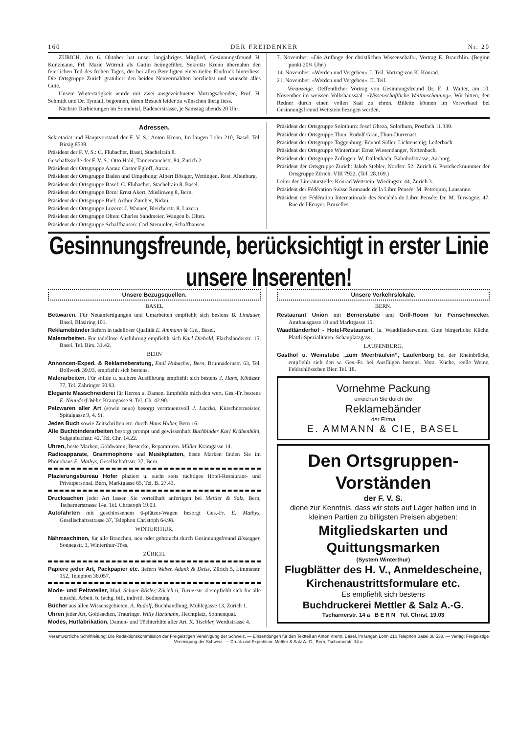160 DER FREIDENKER Nr. 20
ZÜRICH. Am 6. Oktober hat unser langjähriges Mitglied, Gesinnungsfreund H. Kunzmann, Frl. Marie Würmli als Gattin heimgeführt. Sekretär Krenn übernahm den feierlichen Teil des frohen Tages, der bei allen Beteiligten einen tiefen Eindruck hinterliess. Die Ortsgruppe Zürich gratuliert den beiden Neuvermählten herzlichst und wünscht alles Gute.
Unsere Wintertätigkeit wurde mit zwei ausgezeichneten Vortragsabenden, Prof. H. Schmidt und Dr. Tyndall, begonnen, deren Besuch leider zu wünschen übrig liess.
Nächste Darbietungen im Sonnental, Badenerstrasse, je Samstag abends 20 Uhr:
7. November: «Die Anfänge der christlichen Wissenschaft», Vortrag E. Brauchlin. (Beginn punkt 20¼ Uhr.)
14. November: «Werden und Vergehen». I. Teil. Vortrag von K. Konrad.
21. November: «Werden und Vergehen». II. Teil.
Voranzeige. Oeffentlicher Vortrag von Gesinnungsfreund Dr. E. J. Walter, am 10. November im weissen Volkshaussaal: «Wissenschaftliche Weltanschauung». Wir bitten, den Redner durch einen vollen Saal zu ehren. Billette können im Vorverkauf bei Gesinnungsfreund Wettstein bezogen werden.
Adressen.
Sekretariat und Hauptvorstand der F. V. S.: Anton Krenn, Im langen Lohn 210, Basel. Tel. Birsig 8538.
Präsident der F. V. S.: C. Flubacher, Basel, Stachelrain 8.
Geschäftsstelle der F. V. S.: Otto Hohl, Tannenrauchstr. 84, Zürich 2.
Präsident der Ortsgruppe Aarau: Castor Egloff, Aarau.
Präsident der Ortsgruppe Baden und Umgebung: Albert Bösiger, Wettingen, Rest. Altenburg.
Präsident der Ortsgruppe Basel: C. Flubacher, Stachelrain 8, Basel.
Präsident der Ortsgruppe Bern: Ernst Akert, Müslinweg 8, Bern.
Präsident der Ortsgruppe Biel: Arthur Zürcher, Nidau.
Präsident der Ortsgruppe Luzern: J. Wanner, Bleicherstr. 8, Luzern.
Präsident der Ortsgruppe Olten: Charles Sandmeier, Wangen b. Olten.
Präsident der Ortsgruppe Schaffhausen: Carl Stemmler, Schaffhausen.
Präsident der Ortsgruppe Solothurn: Josef Gheza, Solothurn, Postfach 11.339.
Präsident der Ortsgruppe Thun: Rudolf Grau, Thun-Dürrenast.
Präsident der Ortsgruppe Toggenburg: Eduard Sidler, Lichtensteig, Lederbach.
Präsident der Ortsgruppe Winterthur: Ernst Wiesendanger, Neftenbach.
Präsident der Ortsgruppe Zofingen: W. Dällenbach, Bahnhofstrasse, Aarburg.
Präsident der Ortsgruppe Zürich: Jakob Stebler, Nordstr. 52, Zürich 6. Postchecknummer der Ortsgruppe Zürich: VIII 7922. (Tel. 28.169.)
Leiter der Literaturstelle: Konrad Wettstein, Wiedingstr. 44, Zürich 3.
Präsident der Fédération Suisse Romande de la Libre Pensée: M. Petrequin, Lausanne.
Präsident der Fédération Internationale des Sociétés de Libre Pensée: Dr. M. Terwagne, 47, Rue de l'Ecuyer, Bruxelles.
Gesinnungsfreunde, berücksichtigt in erster Linie unsere Inserenten!
Unsere Bezugsquellen.
BASEL
Bettwaren. Für Neuanfertigungen und Umarbeiten empfiehlt sich bestens B. Lindauer, Basel, Bläsiring 101.
Reklamebänder liefern in tadelloser Qualität E. Ammann & Cie., Basel.
Malerarbeiten. Für tadellose Ausführung empfiehlt sich Karl Diebold, Flachsländerstr. 15, Basel. Tel. Birs. 31.42.
BERN
Annoncen-Exped. & Reklameberatung, Emil Hubacher, Bern, Brunnadernstr. 63, Tel. Bollwerk 39.93, empfiehlt sich bestens.
Malerarbeiten. Für solide u. saubere Ausführung empfiehlt sich bestens J. Hans, Könizstr. 77, Tel. Zähringer 50.93.
Elegante Masschneiderei für Herren u. Damen. Empfehle mich den wert. Ges.-Fr. bestens E. Neundorf-Wehr, Kramgasse 9. Tel. Ch. 42.90.
Pelzwaren aller Art (sowie neue) besorgt vertrauensvoll J. Laczko, Kürschnermeister, Spitalgasse 9, 4. St.
Jedes Buch sowie Zeitschriften etc. durch Hans Huber, Bern 16.
Alle Buchbinderarbeiten besorgt prompt und gewissenhaft Buchbinder Karl Krähenbühl, Sulgenbachstr. 42. Tel. Chr. 14.22.
Uhren, beste Marken, Goldwaren, Bestecke, Reparaturen. Müller Kramgasse 14.
Radioapparate, Grammophone und Musikplatten, beste Marken finden Sie im Phonohaus E. Mathys, Gesellschaftsstr. 37, Bern.
Plazierungsbureau Hofer plaziert u. sucht stets tüchtiges Hotel-Restaurant- und Privatpersonal. Bern, Marktgasse 65, Tel. B. 27.43.
Drucksachen jeder Art lassen Sie vorteilhaft anfertigen bei Mettler & Salz, Bern, Tscharnerstrasse 14a. Tel. Christoph 19.03.
Autofahrten mit geschlossenem 6-plätzer-Wagen besorgt Ges.-Fr. E. Mathys, Gesellschaftsstrasse 37, Telephon Christoph 64.98.
WINTERTHUR.
Nähmaschinen, für alle Branchen, neu oder gebraucht durch Gesinnungsfreund Bissegger, Sonnegstr. 3, Winterthur-Töss.
ZÜRICH.
Papiere jeder Art, Packpapier etc. liefern Weber, Adank & Deiss, Zürich 5, Limmatstr. 152, Telephon 38.057.
Mode- und Pelzatelier, Mad. Schaer-Rösler, Zürich 6, Turnerstr. 4 empfiehlt sich für alle einschl. Arbeit. b. fachg. bill, individ. Bedienung
Bücher aus allen Wissensgebieten. A. Rudolf, Buchhandlung, Mühlegasse 13, Zürich 1.
Uhren jeder Art, Goldsachen, Trauringe. Willy Hartmann, Hechtplatz, Sonnenquai.
Modes, Hutfabrikation, Damen- und Töchterhüte aller Art. K. Tischler, Werdtstrasse 4.
Unsere Verkehrslokale.
BERN.
Restaurant Union mit Bernerstube und Grill-Room für Feinschmecker. Amthausgasse 10 und Marktgasse 15.
Waadtländerhof - Hotel-Restaurant. Ia. Waadtländerweine. Gute bürgerliche Küche. Plättli-Spezialitäten. Schauplatzgass.
LAUFENBURG.
Gasthof u. Weinstube „zum Meerfräulein“, Laufenburg bei der Rheinbrücke, empfiehlt sich den w. Ges.-Fr. bei Ausflügen bestens. Vorz. Küche, reelle Weine, Feldschlösschen Bier. Tel. 18.
Vornehme Packung
erreichen Sie durch die
Reklamebänder
der Firma
E. AMMANN & CIE, BASEL
Den Ortsgruppen-Vorständen
der F. V. S.
diene zur Kenntnis, dass wir stets auf Lager halten und in kleinen Partien zu billigsten Preisen abgeben:
Mitgliedskarten und Quittungsmarken
(System Winterthur)
Flugblätter des H. V., Anmeldescheine, Kirchenaustrittsformulare etc.
Es empfiehlt sich bestens
Buchdruckerei Mettler & Salz A.-G.
Tscharnerstr. 14 a B E R N Tel. Christ. 19.03
Verantwortliche Schriftleitung: Die Redaktionskommission der Freigeistigen Vereinigung der Schweiz. — Einsendungen für den Textteil an Anton Krenn, Basel, Im langen Lohn 210 Telephon Basel 38.538. — Verlag: Freigeistige Vereinigung der Schweiz. — Druck und Expedition: Mettler & Salz A.-G., Bern, Tscharnerstr. 14 a.